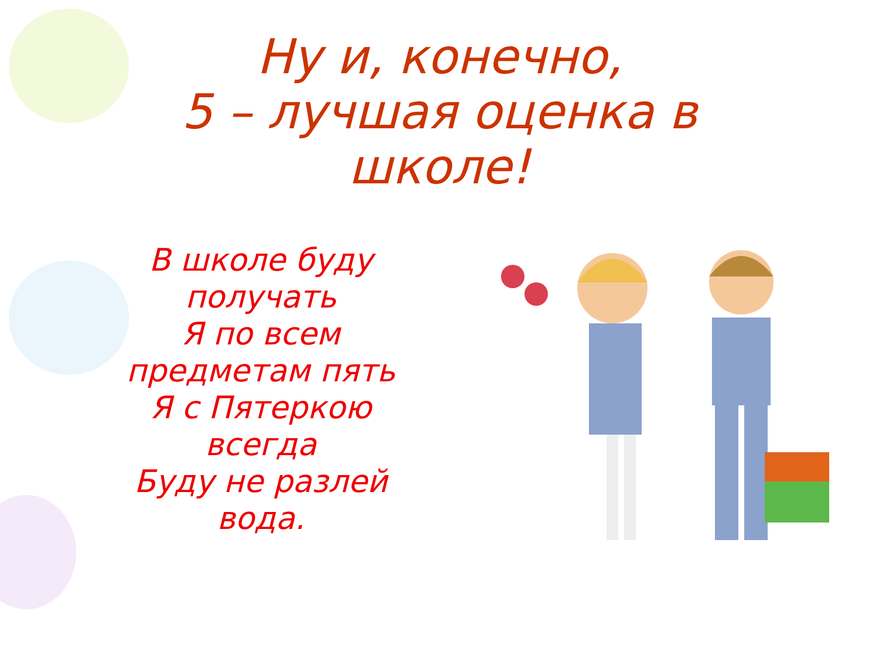Ну и, конечно,
5 – лучшая оценка в
школе!
В школе буду получать
Я по всем предметам пять
Я с Пятеркою всегда
Буду не разлей вода.